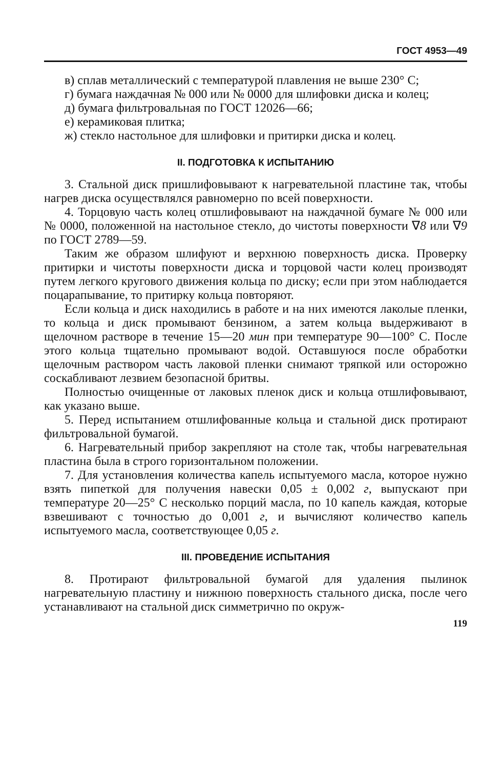ГОСТ 4953—49
в) сплав металлический с температурой плавления не выше 230° С;
г) бумага наждачная № 000 или № 0000 для шлифовки диска и колец;
д) бумага фильтровальная по ГОСТ 12026—66;
е) керамиковая плитка;
ж) стекло настольное для шлифовки и притирки диска и колец.
II. ПОДГОТОВКА К ИСПЫТАНИЮ
3. Стальной диск пришлифовывают к нагревательной пластине так, чтобы нагрев диска осуществлялся равномерно по всей поверхности.
4. Торцовую часть колец отшлифовывают на наждачной бумаге № 000 или № 0000, положенной на настольное стекло, до чистоты поверхности ∇8 или ∇9 по ГОСТ 2789—59.
Таким же образом шлифуют и верхнюю поверхность диска. Проверку притирки и чистоты поверхности диска и торцовой части колец производят путем легкого кругового движения кольца по диску; если при этом наблюдается поцарапывание, то притирку кольца повторяют.
Если кольца и диск находились в работе и на них имеются лаколые пленки, то кольца и диск промывают бензином, а затем кольца выдерживают в щелочном растворе в течение 15—20 мин при температуре 90—100° С. После этого кольца тщательно промывают водой. Оставшуюся после обработки щелочным раствором часть лаковой пленки снимают тряпкой или осторожно соскабливают лезвием безопасной бритвы.
Полностью очищенные от лаковых пленок диск и кольца отшлифовывают, как указано выше.
5. Перед испытанием отшлифованные кольца и стальной диск протирают фильтровальной бумагой.
6. Нагревательный прибор закрепляют на столе так, чтобы нагревательная пластина была в строго горизонтальном положении.
7. Для установления количества капель испытуемого масла, которое нужно взять пипеткой для получения навески 0,05 ± 0,002 г, выпускают при температуре 20—25° С несколько порций масла, по 10 капель каждая, которые взвешивают с точностью до 0,001 г, и вычисляют количество капель испытуемого масла, соответствующее 0,05 г.
III. ПРОВЕДЕНИЕ ИСПЫТАНИЯ
8. Протирают фильтровальной бумагой для удаления пылинок нагревательную пластину и нижнюю поверхность стального диска, после чего устанавливают на стальной диск симметрично по окруж-
119